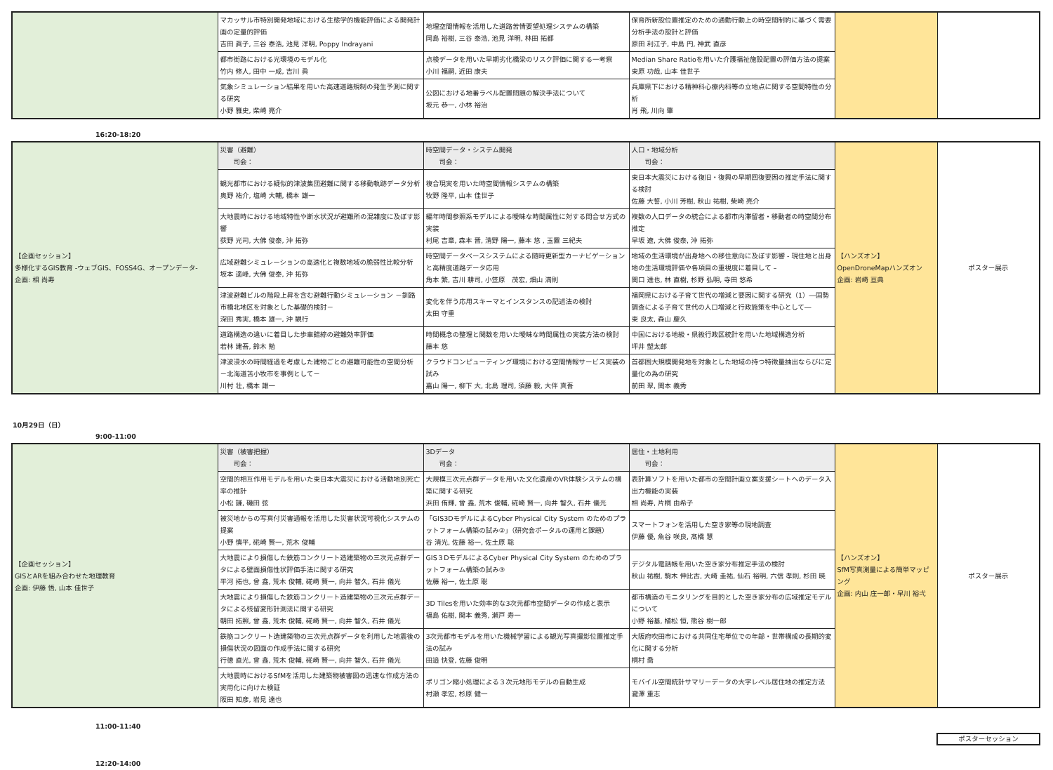| | マカッサル市特別開発地域における生態学的機能評価による開発計画の定量的評価 吉田 眞子, 三谷 泰浩, 池見 洋明, Poppy Indrayani | 地理空間情報を活用した道路苦情要望処理システムの構築 岡島 裕樹, 三谷 泰浩, 池見 洋明, 林田 拓都 | 保育所新設位置推定のための通勤行動上の時空間制約に基づく需要分析手法の設計と評価 原田 利江子, 中島 円, 神武 直彦 | | |
| | 都市街路における光環境のモデル化 竹内 修人, 田中 一成, 吉川 眞 | 点検データを用いた早期劣化橋梁のリスク評価に関する一考察 小川 福嗣, 近田 康夫 | Median Share Ratioを用いた介護福祉施設配置の評価方法の提案 東原 功哉, 山本 佳世子 | | |
| | 気象シミュレーション結果を用いた高速道路規制の発生予測に関する研究 小野 雅史, 柴崎 亮介 | 公図における地番ラベル配置問題の解決手法について 坂元 恭一, 小林 裕治 | 兵庫県下における精神科心療内科等の立地点に関する空間特性の分析 肖 飛, 川向 肇 | | |
16:20-18:20
| 【企画セッション】 多様化するGIS教育 -ウェブGIS、FOSS4G、オープンデータ- 企画: 相 尚寿 | 災害（避難） 司会： | 時空間データ・システム開発 司会： | 人口・地域分析 司会： | 【ハンズオン】 OpenDroneMapハンズオン 企画: 岩崎 亘典 | ポスター展示 |
| | 観光都市における疑似的津波集団避難に関する移動軌跡データ分析 奥野 祐介, 塩崎 大輔, 橋本 雄一 | 複合現実を用いた時空間情報システムの構築 牧野 隆平, 山本 佳世子 | 東日本大震災における復旧・復興の早期回復要因の推定手法に関する検討 佐藤 大誓, 小川 芳樹, 秋山 祐樹, 柴崎 亮介 | | |
| | 大地震時における地域特性や断水状況が避難所の混雑度に及ぼす影響 荻野 光司, 大佛 俊泰, 沖 拓弥 | 編年時間参照系モデルによる曖昧な時間属性に対する問合せ方式の実装 村尾 吉章, 森本 晋, 清野 陽一, 藤本 悠 , 玉置 三紀夫 | 複数の人口データの統合による都市内滞留者・移動者の時空間分布推定 早坂 遼, 大佛 俊泰, 沖 拓弥 | | |
| | 広域避難シミュレーションの高速化と複数地域の脆弱性比較分析 坂本 遥峰, 大佛 俊泰, 沖 拓弥 | 時空間データベースシステムによる随時更新型カーナビゲーションと高精度道路データ応用 角本 繁, 吉川 耕司, 小笠原 茂宏, 畑山 満則 | 地域の生活環境が出身地への移住意向に及ぼす影響 - 現住地と出身地の生活環境評価や各項目の重視度に着目して – 関口 達也, 林 直樹, 杉野 弘明, 寺田 悠希 | | |
| | 津波避難ビルの階段上昇を含む避難行動シミュレーション －釧路市橋北地区を対象とした基礎的検討－ 深田 秀実, 橋本 雄一, 沖 観行 | 変化を伴う応用スキーマとインスタンスの記述法の検討 太田 守重 | 福岡県における子育て世代の増減と要因に関する研究（1）―国勢調査による子育て世代の人口増減と行政施策を中心として― 東 良太, 森山 慶久 | | |
| | 道路構造の違いに着目した歩車錯綜の避難効率評価 若林 建吾, 鈴木 勉 | 時間概念の整理と関数を用いた曖昧な時間属性の実装方法の検討 藤本 悠 | 中国における地級・県級行政区統計を用いた地域構造分析 坪井 塑太郎 | | |
| | 津波浸水の時間経過を考慮した建物ごとの避難可能性の空間分析 －北海道苫小牧市を事例として－ 川村 壮, 橋本 雄一 | クラウドコンピューティング環境における空間情報サービス実装の試み 嘉山 陽一, 柳下 大, 北島 理司, 須藤 毅, 大伴 真吾 | 首都圏大規模開発地を対象とした地域の持つ特徴量抽出ならびに定量化の為の研究 前田 翠, 関本 義秀 | | |
10月29日（日）
9:00-11:00
| 【企画セッション】 GISとARを組み合わせた地理教育 企画: 伊藤 悟, 山本 佳世子 | 災害（被害把握） 司会： | 3Dデータ 司会： | 居住・土地利用 司会： | 【ハンズオン】 SfM写真測量による簡単マッピング 企画: 内山 庄一郎・早川 裕弌 | ポスター展示 |
| | 空間的相互作用モデルを用いた東日本大震災における活動地別死亡率の推計 小松 謙, 磯田 弦 | 大規模三次元点群データを用いた文化遺産のVR体験システムの構築に関する研究 浜田 侑輝, 曾 鑫, 荒木 俊輔, 硴崎 賢一, 向井 智久, 石井 儀光 | 表計算ソフトを用いた都市の空間計画立案支援シートへのデータ入出力機能の実装 相 尚寿, 片桐 由希子 | | |
| | 被災地からの写真付災害通報を活用した災害状況可視化システムの提案 小野 慎平, 硴崎 賢一, 荒木 俊輔 | 「GIS3DモデルによるCyber Physical City System のためのプラットフォーム構築の試み②」（研究会ポータルの運用と課題） 谷 清光, 佐藤 裕一, 佐土原 聡 | スマートフォンを活用した空き家等の現地調査 伊藤 優, 魚谷 咲良, 髙橋 慧 | | |
| | 大地震により損傷した鉄筋コンクリート造建築物の三次元点群データによる壁面損傷性状評価手法に関する研究 平河 拓也, 曾 鑫, 荒木 俊輔, 硴崎 賢一, 向井 智久, 石井 儀光 | GIS３DモデルによるCyber Physical City System のためのプラットフォーム構築の試み③ 佐藤 裕一, 佐土原 聡 | デジタル電話帳を用いた空き家分布推定手法の検討 秋山 祐樹, 駒木 伸比古, 大崎 圭祐, 仙石 裕明, 六信 孝則, 杉田 暁 | | |
| | 大地震により損傷した鉄筋コンクリート造建築物の三次元点群データによる残留変形計測法に関する研究 朝田 拓照, 曾 鑫, 荒木 俊輔, 硴崎 賢一, 向井 智久, 石井 儀光 | 3D Tilesを用いた効率的な3次元都市空間データの作成と表示 福島 佑樹, 関本 義秀, 瀬戸 寿一 | 都市構造のモニタリングを目的とした空き家分布の広域推定モデルについて 小野 裕基, 植松 恒, 熊谷 樹一郎 | | |
| | 鉄筋コンクリート造建築物の三次元点群データを利用した地震後の損傷状況の図面の作成手法に関する研究 行徳 直光, 曾 鑫, 荒木 俊輔, 硴崎 賢一, 向井 智久, 石井 儀光 | 3次元都市モデルを用いた機械学習による観光写真撮影位置推定手法の試み 田邉 快登, 佐藤 俊明 | 大阪府吹田市における共同住宅単位での年齢・世帯構成の長期的変化に関する分析 桐村 喬 | | |
| | 大地震時におけるSfMを活用した建築物被害図の迅速な作成方法の実用化に向けた検証 阪田 知彦, 岩見 達也 | ポリゴン縮小処理による３次元地形モデルの自動生成 村瀬 孝宏, 杉原 健一 | モバイル空間統計サマリーデータの大字レベル居住地の推定方法 瀧澤 重志 | | |
11:00-11:40
ポスターセッション
12:20-14:00